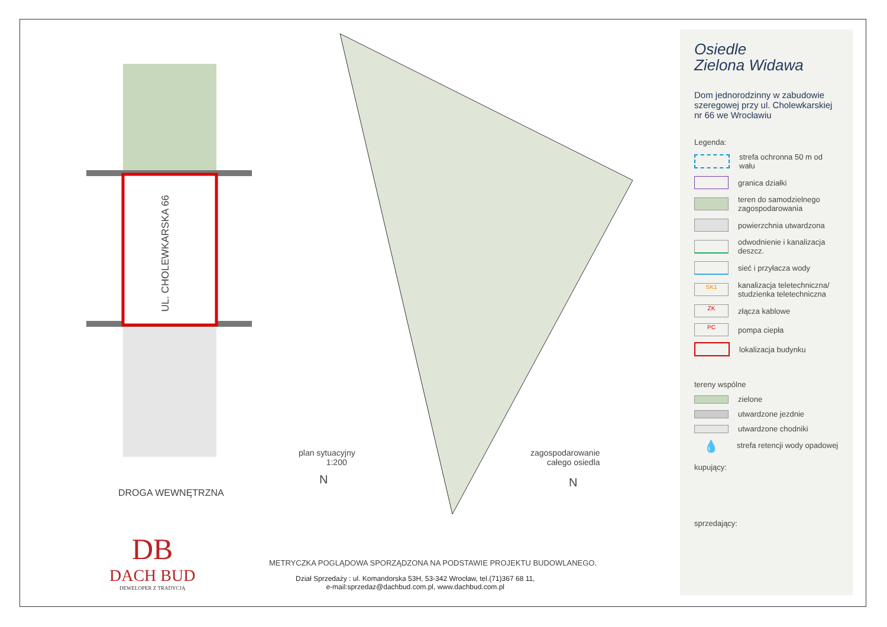UL. CHOLEWKARSKA 66
DROGA WEWNĘTRZNA
plan sytuacyjny
1:200
N
zagospodarowanie
całego osiedla
N
DB
DACH BUD
DEWELOPER Z TRADYCJĄ
METRYCZKA POGLĄDOWA SPORZĄDZONA NA PODSTAWIE PROJEKTU BUDOWLANEGO.
Dział Sprzedaży : ul. Komandorska 53H, 53-342 Wrocław, tel.(71)367 68 11,
e-mail:sprzedaz@dachbud.com.pl, www.dachbud.com.pl
Osiedle
Zielona Widawa
Dom jednorodzinny w zabudowie szeregowej przy ul. Cholewkarskiej nr 66 we Wrocławiu
Legenda:
strefa ochronna 50 m od wału
granica działki
teren do samodzielnego zagospodarowania
powierzchnia utwardzona
odwodnienie i kanalizacja deszcz.
sieć i przyłacza wody
SK1
kanalizacja teletechniczna/ studzienka teletechniczna
ZK
złącza kablowe
PC
pompa ciepła
lokalizacja budynku
tereny wspólne
zielone
utwardzone jezdnie
utwardzone chodniki
💧
strefa retencji wody opadowej
kupujący:
sprzedający: